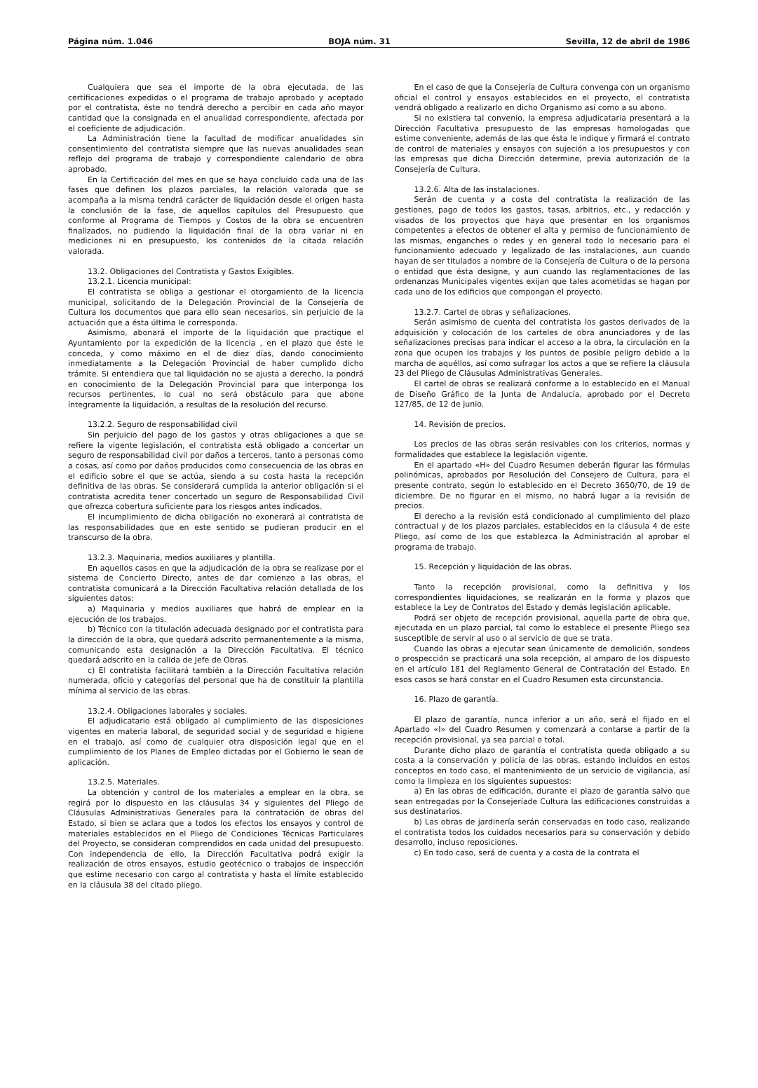Página núm. 1.046 BOJA núm. 31 Sevilla, 12 de abril de 1986
Cualquiera que sea el importe de la obra ejecutada, de las certificaciones expedidas o el programa de trabajo aprobado y aceptado por el contratista, éste no tendrá derecho a percibir en cada año mayor cantidad que la consignada en el anualidad correspondiente, afectada por el coeficiente de adjudicación.
La Administración tiene la facultad de modificar anualidades sin consentimiento del contratista siempre que las nuevas anualidades sean reflejo del programa de trabajo y correspondiente calendario de obra aprobado.
En la Certificación del mes en que se haya concluido cada una de las fases que definen los plazos parciales, la relación valorada que se acompaña a la misma tendrá carácter de liquidación desde el origen hasta la conclusión de la fase, de aquellos capítulos del Presupuesto que conforme al Programa de Tiempos y Costos de la obra se encuentren finalizados, no pudiendo la liquidación final de la obra variar ni en mediciones ni en presupuesto, los contenidos de la citada relación valorada.
13.2. Obligaciones del Contratista y Gastos Exigibles.
13.2.1. Licencia municipal:
El contratista se obliga a gestionar el otorgamiento de la licencia municipal, solicitando de la Delegación Provincial de la Consejería de Cultura los documentos que para ello sean necesarios, sin perjuicio de la actuación que a ésta última le corresponda.
Asimismo, abonará el importe de la liquidación que practique el Ayuntamiento por la expedición de la licencia , en el plazo que éste le conceda, y como máximo en el de diez días, dando conocimiento inmediatamente a la Delegación Provincial de haber cumplido dicho trámite. Si entendiera que tal liquidación no se ajusta a derecho, la pondrá en conocimiento de la Delegación Provincial para que interponga los recursos pertinentes, lo cual no será obstáculo para que abone íntegramente la liquidación, a resultas de la resolución del recurso.
13.2.2. Seguro de responsabilidad civil
Sin perjuicio del pago de los gastos y otras obligaciones a que se refiere la vigente legislación, el contratista está obligado a concertar un seguro de responsabilidad civil por daños a terceros, tanto a personas como a cosas, así como por daños producidos como consecuencia de las obras en el edificio sobre el que se actúa, siendo a su costa hasta la recepción definitiva de las obras. Se considerará cumplida la anterior obligación si el contratista acredita tener concertado un seguro de Responsabilidad Civil que ofrezca cobertura suficiente para los riesgos antes indicados.
El incumplimiento de dicha obligación no exonerará al contratista de las responsabilidades que en este sentido se pudieran producir en el transcurso de la obra.
13.2.3. Maquinaria, medios auxiliares y plantilla.
En aquellos casos en que la adjudicación de la obra se realizase por el sistema de Concierto Directo, antes de dar comienzo a las obras, el contratista comunicará a la Dirección Facultativa relación detallada de los siguientes datos:
a) Maquinaria y medios auxiliares que habrá de emplear en la ejecución de los trabajos.
b) Técnico con la titulación adecuada designado por el contratista para la dirección de la obra, que quedará adscrito permanentemente a la misma, comunicando esta designación a la Dirección Facultativa. El técnico quedará adscrito en la calida de Jefe de Obras.
c) El contratista facilitará también a la Dirección Facultativa relación numerada, oficio y categorías del personal que ha de constituir la plantilla mínima al servicio de las obras.
13.2.4. Obligaciones laborales y sociales.
El adjudicatario está obligado al cumplimiento de las disposiciones vigentes en materia laboral, de seguridad social y de seguridad e higiene en el trabajo, así como de cualquier otra disposición legal que en el cumplimiento de los Planes de Empleo dictadas por el Gobierno le sean de aplicación.
13.2.5. Materiales.
La obtención y control de los materiales a emplear en la obra, se regirá por lo dispuesto en las cláusulas 34 y siguientes del Pliego de Cláusulas Administrativas Generales para la contratación de obras del Estado, si bien se aclara que a todos los efectos los ensayos y control de materiales establecidos en el Pliego de Condiciones Técnicas Particulares del Proyecto, se consideran comprendidos en cada unidad del presupuesto. Con independencia de ello, la Dirección Facultativa podrá exigir la realización de otros ensayos, estudio geotécnico o trabajos de inspección que estime necesario con cargo al contratista y hasta el límite establecido en la cláusula 38 del citado pliego.
En el caso de que la Consejería de Cultura convenga con un organismo oficial el control y ensayos establecidos en el proyecto, el contratista vendrá obligado a realizarlo en dicho Organismo así como a su abono.
Si no existiera tal convenio, la empresa adjudicataria presentará a la Dirección Facultativa presupuesto de las empresas homologadas que estime conveniente, además de las que ésta le indique y firmará el contrato de control de materiales y ensayos con sujeción a los presupuestos y con las empresas que dicha Dirección determine, previa autorización de la Consejería de Cultura.
13.2.6. Alta de las instalaciones.
Serán de cuenta y a costa del contratista la realización de las gestiones, pago de todos los gastos, tasas, arbitrios, etc., y redacción y visados de los proyectos que haya que presentar en los organismos competentes a efectos de obtener el alta y permiso de funcionamiento de las mismas, enganches o redes y en general todo lo necesario para el funcionamiento adecuado y legalizado de las instalaciones, aun cuando hayan de ser titulados a nombre de la Consejería de Cultura o de la persona o entidad que ésta designe, y aun cuando las reglamentaciones de las ordenanzas Municipales vigentes exijan que tales acometidas se hagan por cada uno de los edificios que compongan el proyecto.
13.2.7. Cartel de obras y señalizaciones.
Serán asimismo de cuenta del contratista los gastos derivados de la adquisición y colocación de los carteles de obra anunciadores y de las señalizaciones precisas para indicar el acceso a la obra, la circulación en la zona que ocupen los trabajos y los puntos de posible peligro debido a la marcha de aquéllos, así como sufragar los actos a que se refiere la cláusula 23 del Pliego de Cláusulas Administrativas Generales.
El cartel de obras se realizará conforme a lo establecido en el Manual de Diseño Gráfico de la Junta de Andalucía, aprobado por el Decreto 127/85, de 12 de junio.
14. Revisión de precios.
Los precios de las obras serán resivables con los criterios, normas y formalidades que establece la legislación vigente.
En el apartado «H» del Cuadro Resumen deberán figurar las fórmulas polinómicas, aprobados por Resolución del Consejero de Cultura, para el presente contrato, según lo establecido en el Decreto 3650/70, de 19 de diciembre. De no figurar en el mismo, no habrá lugar a la revisión de precios.
El derecho a la revisión está condicionado al cumplimiento del plazo contractual y de los plazos parciales, establecidos en la cláusula 4 de este Pliego, así como de los que establezca la Administración al aprobar el programa de trabajo.
15. Recepción y liquidación de las obras.
Tanto la recepción provisional, como la definitiva y los correspondientes liquidaciones, se realizarán en la forma y plazos que establece la Ley de Contratos del Estado y demás legislación aplicable.
Podrá ser objeto de recepción provisional, aquella parte de obra que, ejecutada en un plazo parcial, tal como lo establece el presente Pliego sea susceptible de servir al uso o al servicio de que se trata.
Cuando las obras a ejecutar sean únicamente de demolición, sondeos o prospección se practicará una sola recepción, al amparo de los dispuesto en el artículo 181 del Reglamento General de Contratación del Estado. En esos casos se hará constar en el Cuadro Resumen esta circunstancia.
16. Plazo de garantía.
El plazo de garantía, nunca inferior a un año, será el fijado en el Apartado «I» del Cuadro Resumen y comenzará a contarse a partir de la recepción provisional, ya sea parcial o total.
Durante dicho plazo de garantía el contratista queda obligado a su costa a la conservación y policía de las obras, estando incluidos en estos conceptos en todo caso, el mantenimiento de un servicio de vigilancia, así como la limpieza en los siguientes supuestos:
a) En las obras de edificación, durante el plazo de garantía salvo que sean entregadas por la Consejeríade Cultura las edificaciones construidas a sus destinatarios.
b) Las obras de jardinería serán conservadas en todo caso, realizando el contratista todos los cuidados necesarios para su conservación y debido desarrollo, incluso reposiciones.
c) En todo caso, será de cuenta y a costa de la contrata el